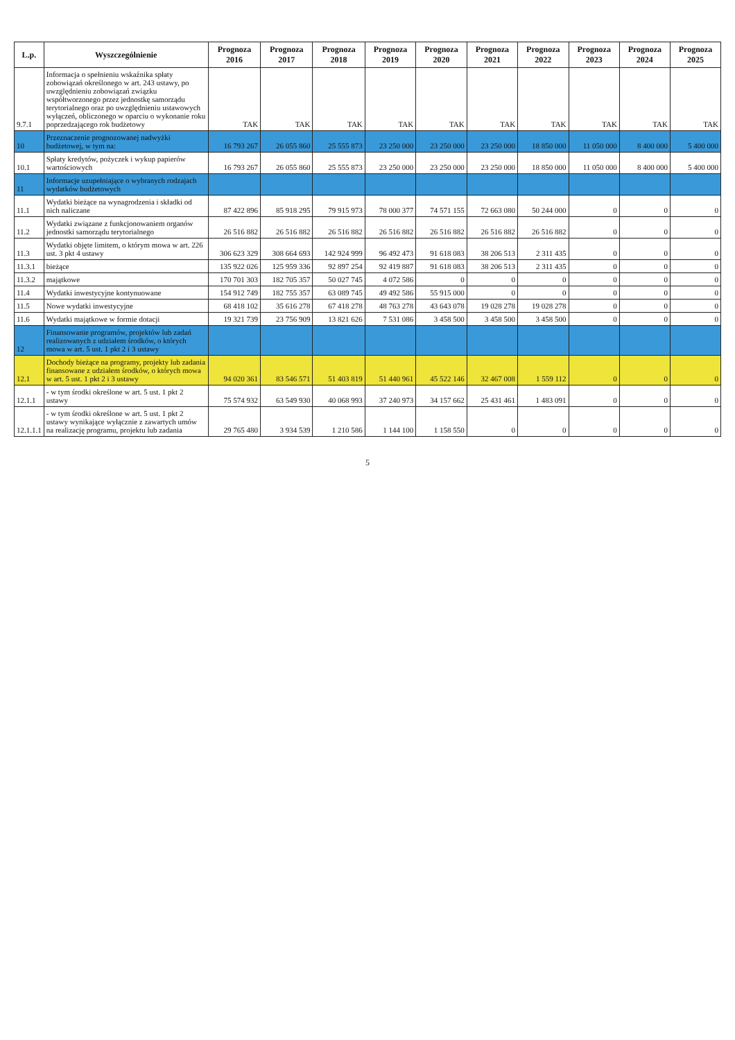| L.p. | Wyszczególnienie | Prognoza 2016 | Prognoza 2017 | Prognoza 2018 | Prognoza 2019 | Prognoza 2020 | Prognoza 2021 | Prognoza 2022 | Prognoza 2023 | Prognoza 2024 | Prognoza 2025 |
| --- | --- | --- | --- | --- | --- | --- | --- | --- | --- | --- | --- |
| 9.7.1 | Informacja o spełnieniu wskaźnika spłaty zobowiązań określonego w art. 243 ustawy, po uwzględnieniu zobowiązań związku współtworzonego przez jednostkę samorządu terytorialnego oraz po uwzględnieniu ustawowych wyłączeń, obliczonego w oparciu o wykonanie roku poprzedzającego rok budżetowy | TAK | TAK | TAK | TAK | TAK | TAK | TAK | TAK | TAK | TAK |
| 10 | Przeznaczenie prognozowanej nadwyżki budżetowej, w tym na: | 16 793 267 | 26 055 860 | 25 555 873 | 23 250 000 | 23 250 000 | 23 250 000 | 18 850 000 | 11 050 000 | 8 400 000 | 5 400 000 |
| 10.1 | Spłaty kredytów, pożyczek i wykup papierów wartościowych | 16 793 267 | 26 055 860 | 25 555 873 | 23 250 000 | 23 250 000 | 23 250 000 | 18 850 000 | 11 050 000 | 8 400 000 | 5 400 000 |
| 11 | Informacje uzupełniające o wybranych rodzajach wydatków budżetowych | | | | | | | | | | |
| 11.1 | Wydatki bieżące na wynagrodzenia i składki od nich naliczane | 87 422 896 | 85 918 295 | 79 915 973 | 78 000 377 | 74 571 155 | 72 663 080 | 50 244 000 | 0 | 0 | 0 |
| 11.2 | Wydatki związane z funkcjonowaniem organów jednostki samorządu terytorialnego | 26 516 882 | 26 516 882 | 26 516 882 | 26 516 882 | 26 516 882 | 26 516 882 | 26 516 882 | 0 | 0 | 0 |
| 11.3 | Wydatki objęte limitem, o którym mowa w art. 226 ust. 3 pkt 4 ustawy | 306 623 329 | 308 664 693 | 142 924 999 | 96 492 473 | 91 618 083 | 38 206 513 | 2 311 435 | 0 | 0 | 0 |
| 11.3.1 | bieżące | 135 922 026 | 125 959 336 | 92 897 254 | 92 419 887 | 91 618 083 | 38 206 513 | 2 311 435 | 0 | 0 | 0 |
| 11.3.2 | majątkowe | 170 701 303 | 182 705 357 | 50 027 745 | 4 072 586 | 0 | 0 | 0 | 0 | 0 | 0 |
| 11.4 | Wydatki inwestycyjne kontynuowane | 154 912 749 | 182 755 357 | 63 089 745 | 49 492 586 | 55 915 000 | 0 | 0 | 0 | 0 | 0 |
| 11.5 | Nowe wydatki inwestycyjne | 68 418 102 | 35 616 278 | 67 418 278 | 48 763 278 | 43 643 078 | 19 028 278 | 19 028 278 | 0 | 0 | 0 |
| 11.6 | Wydatki majątkowe w formie dotacji | 19 321 739 | 23 756 909 | 13 821 626 | 7 531 086 | 3 458 500 | 3 458 500 | 3 458 500 | 0 | 0 | 0 |
| 12 | Finansowanie programów, projektów lub zadań realizowanych z udziałem środków, o których mowa w art. 5 ust. 1 pkt 2 i 3 ustawy | | | | | | | | | | |
| 12.1 | Dochody bieżące na programy, projekty lub zadania finansowane z udziałem środków, o których mowa w art. 5 ust. 1 pkt 2 i 3 ustawy | 94 020 361 | 83 546 571 | 51 403 819 | 51 440 961 | 45 522 146 | 32 467 008 | 1 559 112 | 0 | 0 | 0 |
| 12.1.1 | - w tym środki określone w art. 5 ust. 1 pkt 2 ustawy | 75 574 932 | 63 549 930 | 40 068 993 | 37 240 973 | 34 157 662 | 25 431 461 | 1 483 091 | 0 | 0 | 0 |
| 12.1.1.1 | - w tym środki określone w art. 5 ust. 1 pkt 2 ustawy wynikające wyłącznie z zawartych umów na realizację programu, projektu lub zadania | 29 765 480 | 3 934 539 | 1 210 586 | 1 144 100 | 1 158 550 | 0 | 0 | 0 | 0 | 0 |
5